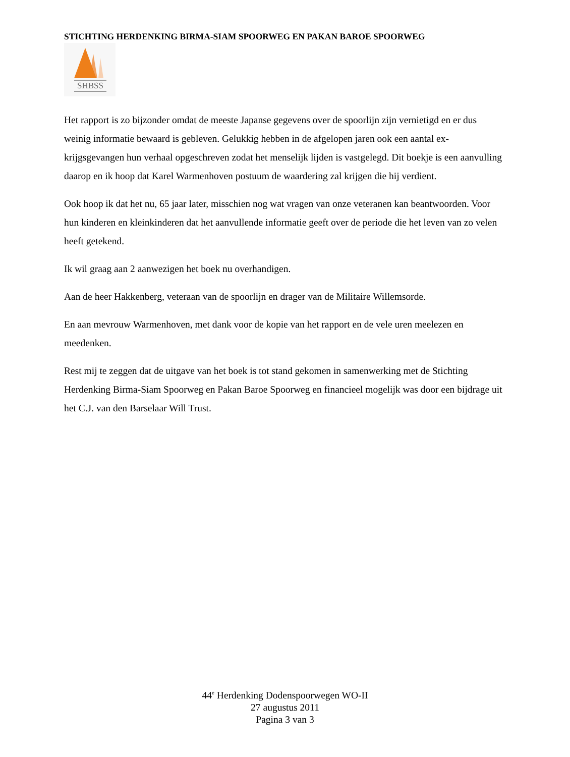STICHTING HERDENKING BIRMA-SIAM SPOORWEG EN PAKAN BAROE SPOORWEG
SHBSS
Het rapport is zo bijzonder omdat de meeste Japanse gegevens over de spoorlijn zijn vernietigd en er dus weinig informatie bewaard is gebleven. Gelukkig hebben in de afgelopen jaren ook een aantal ex-krijgsgevangen hun verhaal opgeschreven zodat het menselijk lijden is vastgelegd. Dit boekje is een aanvulling daarop en ik hoop dat Karel Warmenhoven postuum de waardering zal krijgen die hij verdient.
Ook hoop ik dat het nu, 65 jaar later, misschien nog wat vragen van onze veteranen kan beantwoorden. Voor hun kinderen en kleinkinderen dat het aanvullende informatie geeft over de periode die het leven van zo velen heeft getekend.
Ik wil graag aan 2 aanwezigen het boek nu overhandigen.
Aan de heer Hakkenberg, veteraan van de spoorlijn en drager van de Militaire Willemsorde.
En aan mevrouw Warmenhoven, met dank voor de kopie van het rapport en de vele uren meelezen en meedenken.
Rest mij te zeggen dat de uitgave van het boek is tot stand gekomen in samenwerking met de Stichting Herdenking Birma-Siam Spoorweg en Pakan Baroe Spoorweg en financieel mogelijk was door een bijdrage uit het C.J. van den Barselaar Will Trust.
44<sup>e</sup> Herdenking Dodenspoorwegen WO-II
27 augustus 2011
Pagina 3 van 3